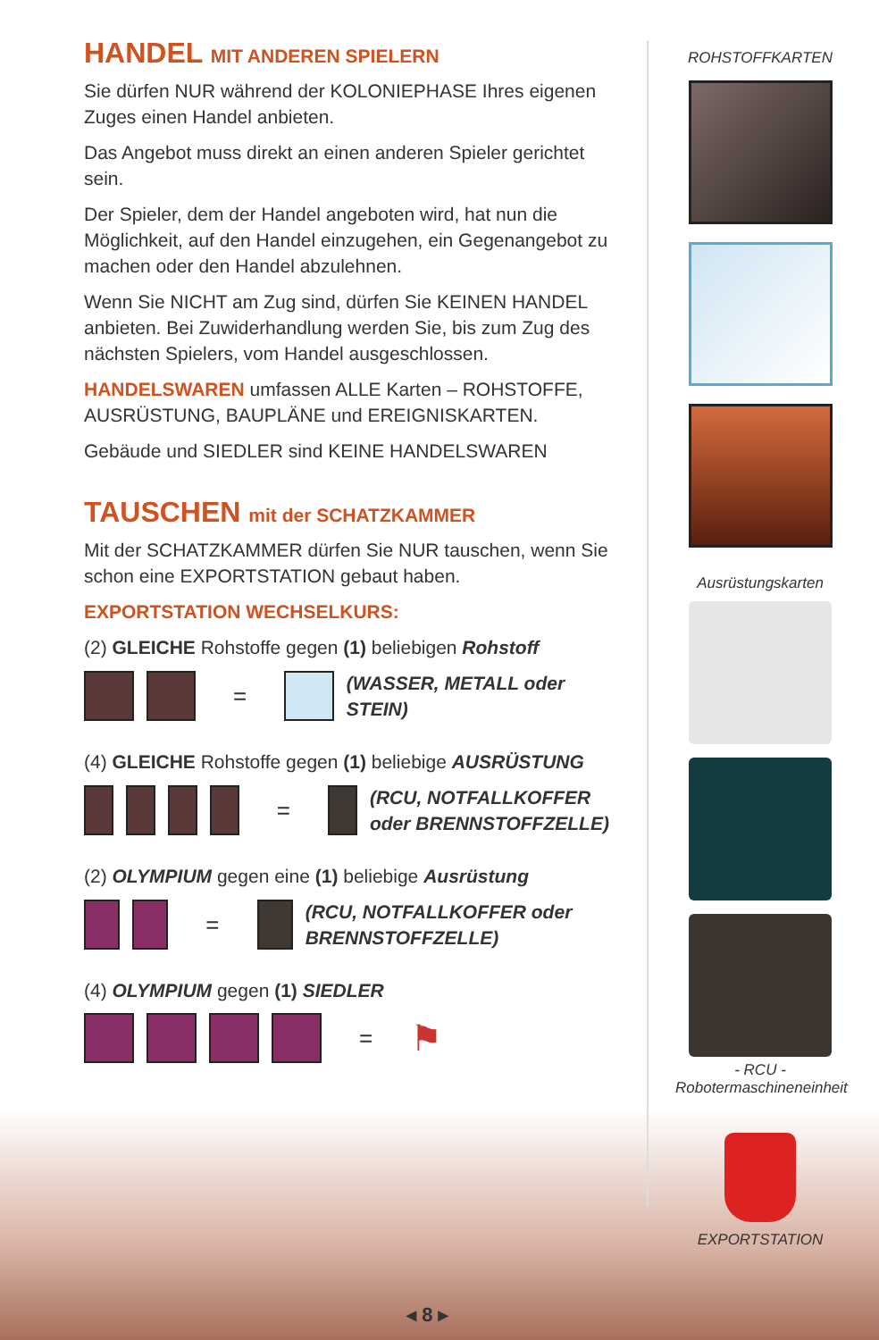HANDEL MIT ANDEREN SPIELERN
Sie dürfen NUR während der KOLONIEPHASE Ihres eigenen Zuges einen Handel anbieten.
Das Angebot muss direkt an einen anderen Spieler gerichtet sein.
Der Spieler, dem der Handel angeboten wird, hat nun die Möglichkeit, auf den Handel einzugehen, ein Gegenangebot zu machen oder den Handel abzulehnen.
Wenn Sie NICHT am Zug sind, dürfen Sie KEINEN HANDEL anbieten. Bei Zuwiderhandlung werden Sie, bis zum Zug des nächsten Spielers, vom Handel ausgeschlossen.
HANDELSWAREN umfassen ALLE Karten – ROHSTOFFE, AUSRÜSTUNG, BAUPLÄNE und EREIGNISKARTEN.
Gebäude und SIEDLER sind KEINE HANDELSWAREN
TAUSCHEN mit der SCHATZKAMMER
Mit der SCHATZKAMMER dürfen Sie NUR tauschen, wenn Sie schon eine EXPORTSTATION gebaut haben.
EXPORTSTATION WECHSELKURS:
(2) GLEICHE Rohstoffe gegen (1) beliebigen Rohstoff
=
(WASSER, METALL oder STEIN)
(4) GLEICHE Rohstoffe gegen (1) beliebige AUSRÜSTUNG
=
(RCU, NOTFALLKOFFER oder BRENNSTOFFZELLE)
(2) OLYMPIUM gegen eine (1) beliebige Ausrüstung
=
(RCU, NOTFALLKOFFER oder BRENNSTOFFZELLE)
(4) OLYMPIUM gegen (1) SIEDLER
= ⚑
ROHSTOFFKARTEN
Ausrüstungskarten
- RCU -
Robotermaschineneinheit
EXPORTSTATION
◂ 8 ▸